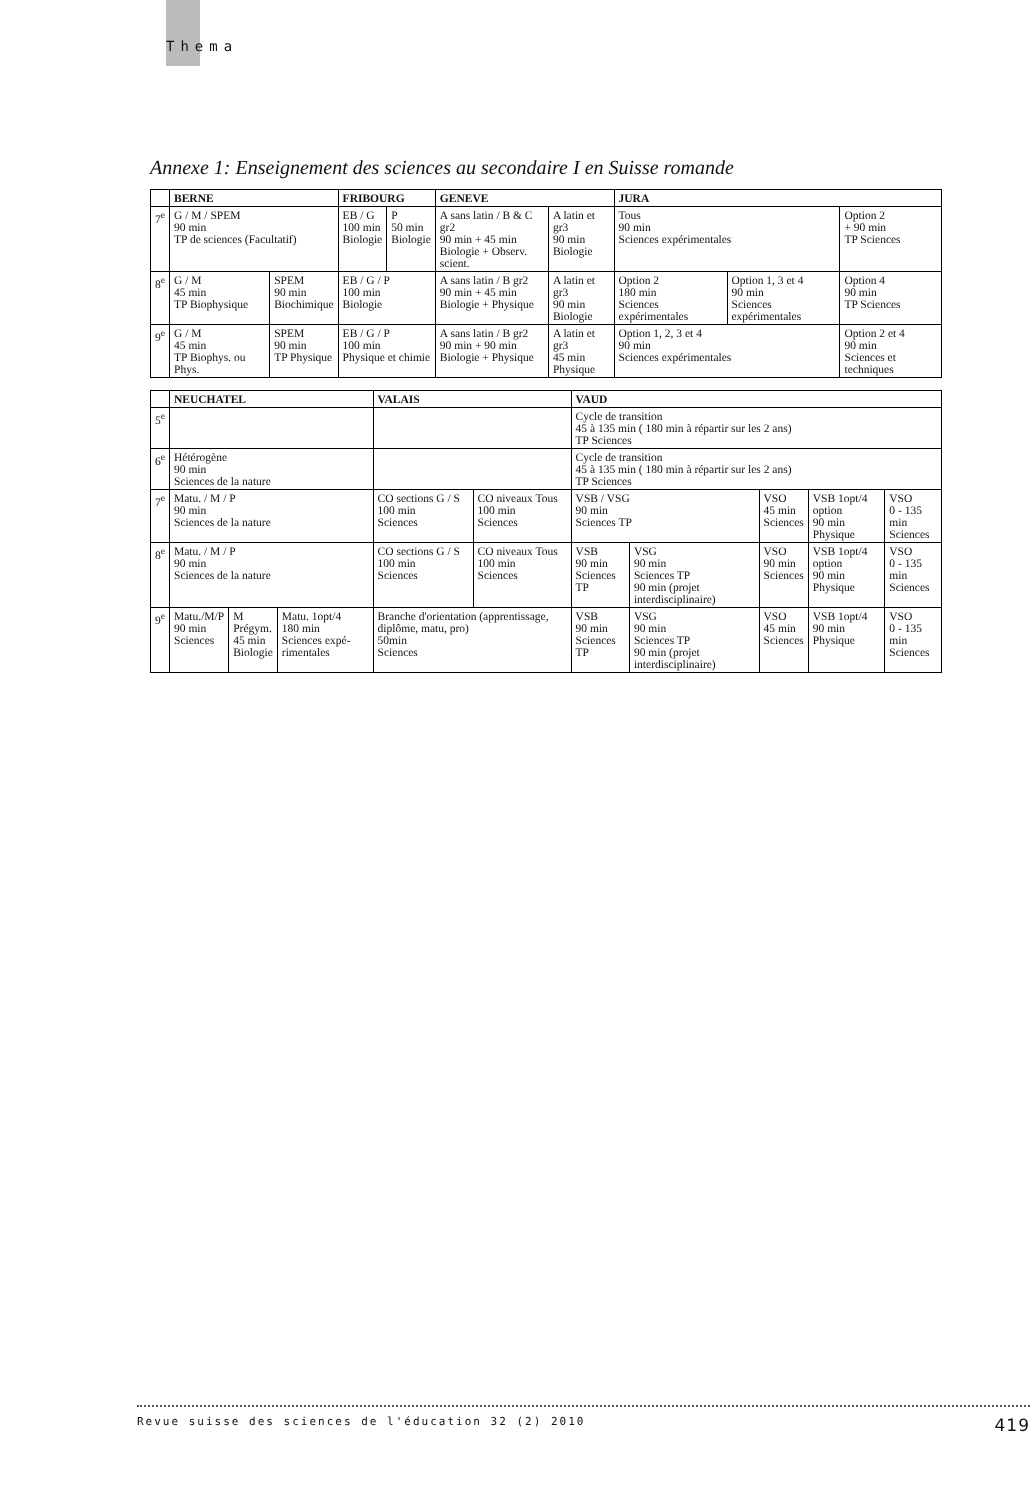Thema
Annexe 1: Enseignement des sciences au secondaire I en Suisse romande
| | BERNE | | FRIBOURG | | GENEVE | | JURA | | |
| --- | --- | --- | --- | --- | --- | --- | --- | --- | --- |
| 7<sup>e</sup> | G / M / SPEM 90 min TP de sciences (Facultatif) | | EB / G 100 min Biologie | P 50 min Biologie | A sans latin / B & C gr2 90 min + 45 min Biologie + Observ. scient. | A latin et gr3 90 min Biologie | Tous 90 min Sciences expérimentales | | Option 2 + 90 min TP Sciences |
| 8<sup>e</sup> | G / M 45 min TP Biophysique | SPEM 90 min Biochimique | EB / G / P 100 min Biologie | | A sans latin / B gr2 90 min + 45 min Biologie + Physique | A latin et gr3 90 min Biologie | Option 2 180 min Sciences expérimentales | Option 1, 3 et 4 90 min Sciences expérimentales | Option 4 90 min TP Sciences |
| 9<sup>e</sup> | G / M 45 min TP Biophys. ou Phys. | SPEM 90 min TP Physique | EB / G / P 100 min Physique et chimie | | A sans latin / B gr2 90 min + 90 min Biologie + Physique | A latin et gr3 45 min Physique | Option 1, 2, 3 et 4 90 min Sciences expérimentales | | Option 2 et 4 90 min Sciences et techniques |
| | NEUCHATEL | | | VALAIS | | VAUD | | | | |
| --- | --- | --- | --- | --- | --- | --- | --- | --- | --- | --- |
| 5<sup>e</sup> | | | | | | Cycle de transition 45 à 135 min ( 180 min à répartir sur les 2 ans) TP Sciences | | | | |
| 6<sup>e</sup> | Hétérogène 90 min Sciences de la nature | | | | | Cycle de transition 45 à 135 min ( 180 min à répartir sur les 2 ans) TP Sciences | | | | |
| 7<sup>e</sup> | Matu. / M / P 90 min Sciences de la nature | | | CO sections G / S 100 min Sciences | CO niveaux Tous 100 min Sciences | VSB / VSG 90 min Sciences TP | | VSO 45 min Sciences | VSB 1opt/4 option 90 min Physique | VSO 0 - 135 min Sciences |
| 8<sup>e</sup> | Matu. / M / P 90 min Sciences de la nature | | | CO sections G / S 100 min Sciences | CO niveaux Tous 100 min Sciences | VSB 90 min Sciences TP | VSG 90 min Sciences TP 90 min (projet interdisciplinaire) | VSO 90 min Sciences | VSB 1opt/4 option 90 min Physique | VSO 0 - 135 min Sciences |
| 9<sup>e</sup> | Matu./M/P 90 min Sciences | M Prégym. 45 min Biologie | Matu. 1opt/4 180 min Sciences expé-rimentales | Branche d'orientation (apprentissage, diplôme, matu, pro) 50min Sciences | | VSB 90 min Sciences TP | VSG 90 min Sciences TP 90 min (projet interdisciplinaire) | VSO 45 min Sciences | VSB 1opt/4 90 min Physique | VSO 0 - 135 min Sciences |
Revue suisse des sciences de l'éducation 32 (2) 2010 419